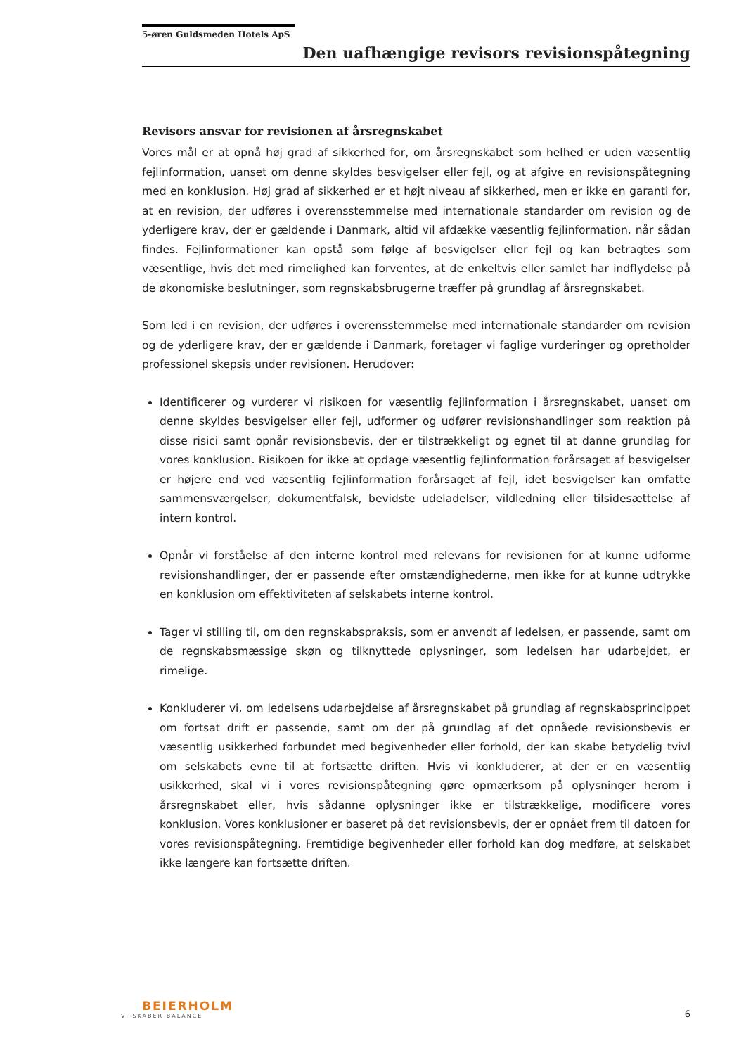5-øren Guldsmeden Hotels ApS
Den uafhængige revisors revisionspåtegning
Revisors ansvar for revisionen af årsregnskabet
Vores mål er at opnå høj grad af sikkerhed for, om årsregnskabet som helhed er uden væsentlig fejlinformation, uanset om denne skyldes besvigelser eller fejl, og at afgive en revisionspåtegning med en konklusion. Høj grad af sikkerhed er et højt niveau af sikkerhed, men er ikke en garanti for, at en revision, der udføres i overensstemmelse med internationale standarder om revision og de yderligere krav, der er gældende i Danmark, altid vil afdække væsentlig fejlinformation, når sådan findes. Fejlinformationer kan opstå som følge af besvigelser eller fejl og kan betragtes som væsentlige, hvis det med rimelighed kan forventes, at de enkeltvis eller samlet har indflydelse på de økonomiske beslutninger, som regnskabsbrugerne træffer på grundlag af årsregnskabet.
Som led i en revision, der udføres i overensstemmelse med internationale standarder om revision og de yderligere krav, der er gældende i Danmark, foretager vi faglige vurderinger og opretholder professionel skepsis under revisionen. Herudover:
Identificerer og vurderer vi risikoen for væsentlig fejlinformation i årsregnskabet, uanset om denne skyldes besvigelser eller fejl, udformer og udfører revisionshandlinger som reaktion på disse risici samt opnår revisionsbevis, der er tilstrækkeligt og egnet til at danne grundlag for vores konklusion. Risikoen for ikke at opdage væsentlig fejlinformation forårsaget af besvigelser er højere end ved væsentlig fejlinformation forårsaget af fejl, idet besvigelser kan omfatte sammensværgelser, dokumentfalsk, bevidste udeladelser, vildledning eller tilsidesættelse af intern kontrol.
Opnår vi forståelse af den interne kontrol med relevans for revisionen for at kunne udforme revisionshandlinger, der er passende efter omstændighederne, men ikke for at kunne udtrykke en konklusion om effektiviteten af selskabets interne kontrol.
Tager vi stilling til, om den regnskabspraksis, som er anvendt af ledelsen, er passende, samt om de regnskabsmæssige skøn og tilknyttede oplysninger, som ledelsen har udarbejdet, er rimelige.
Konkluderer vi, om ledelsens udarbejdelse af årsregnskabet på grundlag af regnskabsprincippet om fortsat drift er passende, samt om der på grundlag af det opnåede revisionsbevis er væsentlig usikkerhed forbundet med begivenheder eller forhold, der kan skabe betydelig tvivl om selskabets evne til at fortsætte driften. Hvis vi konkluderer, at der er en væsentlig usikkerhed, skal vi i vores revisionspåtegning gøre opmærksom på oplysninger herom i årsregnskabet eller, hvis sådanne oplysninger ikke er tilstrækkelige, modificere vores konklusion. Vores konklusioner er baseret på det revisionsbevis, der er opnået frem til datoen for vores revisionspåtegning. Fremtidige begivenheder eller forhold kan dog medføre, at selskabet ikke længere kan fortsætte driften.
BEIERHOLM
VI SKABER BALANCE
6